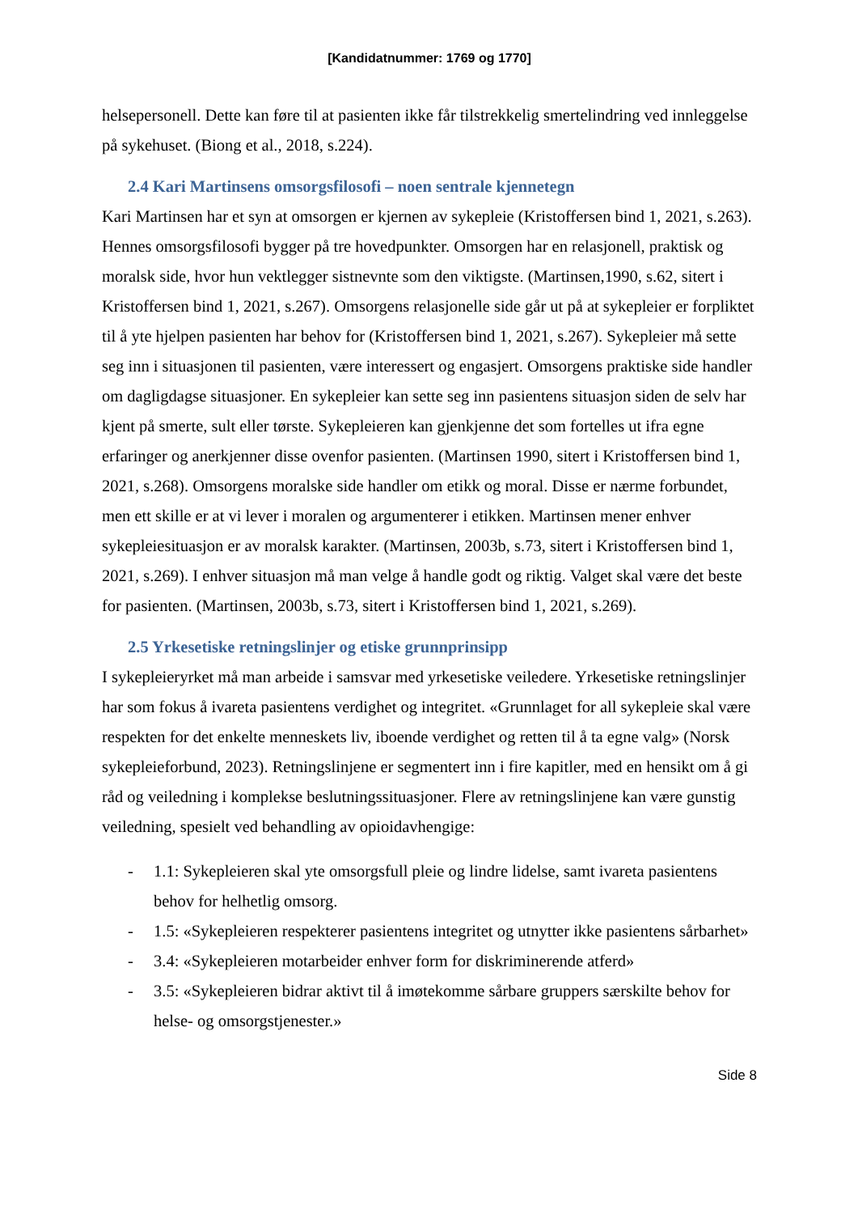[Kandidatnummer: 1769 og 1770]
helsepersonell. Dette kan føre til at pasienten ikke får tilstrekkelig smertelindring ved innleggelse på sykehuset. (Biong et al., 2018, s.224).
2.4 Kari Martinsens omsorgsfilosofi – noen sentrale kjennetegn
Kari Martinsen har et syn at omsorgen er kjernen av sykepleie (Kristoffersen bind 1, 2021, s.263). Hennes omsorgsfilosofi bygger på tre hovedpunkter. Omsorgen har en relasjonell, praktisk og moralsk side, hvor hun vektlegger sistnevnte som den viktigste. (Martinsen,1990, s.62, sitert i Kristoffersen bind 1, 2021, s.267). Omsorgens relasjonelle side går ut på at sykepleier er forpliktet til å yte hjelpen pasienten har behov for (Kristoffersen bind 1, 2021, s.267). Sykepleier må sette seg inn i situasjonen til pasienten, være interessert og engasjert. Omsorgens praktiske side handler om dagligdagse situasjoner. En sykepleier kan sette seg inn pasientens situasjon siden de selv har kjent på smerte, sult eller tørste. Sykepleieren kan gjenkjenne det som fortelles ut ifra egne erfaringer og anerkjenner disse ovenfor pasienten. (Martinsen 1990, sitert i Kristoffersen bind 1, 2021, s.268). Omsorgens moralske side handler om etikk og moral. Disse er nærme forbundet, men ett skille er at vi lever i moralen og argumenterer i etikken. Martinsen mener enhver sykepleiesituasjon er av moralsk karakter. (Martinsen, 2003b, s.73, sitert i Kristoffersen bind 1, 2021, s.269). I enhver situasjon må man velge å handle godt og riktig. Valget skal være det beste for pasienten. (Martinsen, 2003b, s.73, sitert i Kristoffersen bind 1, 2021, s.269).
2.5 Yrkesetiske retningslinjer og etiske grunnprinsipp
I sykepleieryrket må man arbeide i samsvar med yrkesetiske veiledere. Yrkesetiske retningslinjer har som fokus å ivareta pasientens verdighet og integritet. «Grunnlaget for all sykepleie skal være respekten for det enkelte menneskets liv, iboende verdighet og retten til å ta egne valg» (Norsk sykepleieforbund, 2023). Retningslinjene er segmentert inn i fire kapitler, med en hensikt om å gi råd og veiledning i komplekse beslutningssituasjoner. Flere av retningslinjene kan være gunstig veiledning, spesielt ved behandling av opioidavhengige:
- 1.1: Sykepleieren skal yte omsorgsfull pleie og lindre lidelse, samt ivareta pasientens behov for helhetlig omsorg.
- 1.5: «Sykepleieren respekterer pasientens integritet og utnytter ikke pasientens sårbarhet»
- 3.4: «Sykepleieren motarbeider enhver form for diskriminerende atferd»
- 3.5: «Sykepleieren bidrar aktivt til å imøtekomme sårbare gruppers særskilte behov for helse- og omsorgstjenester.»
Side 8